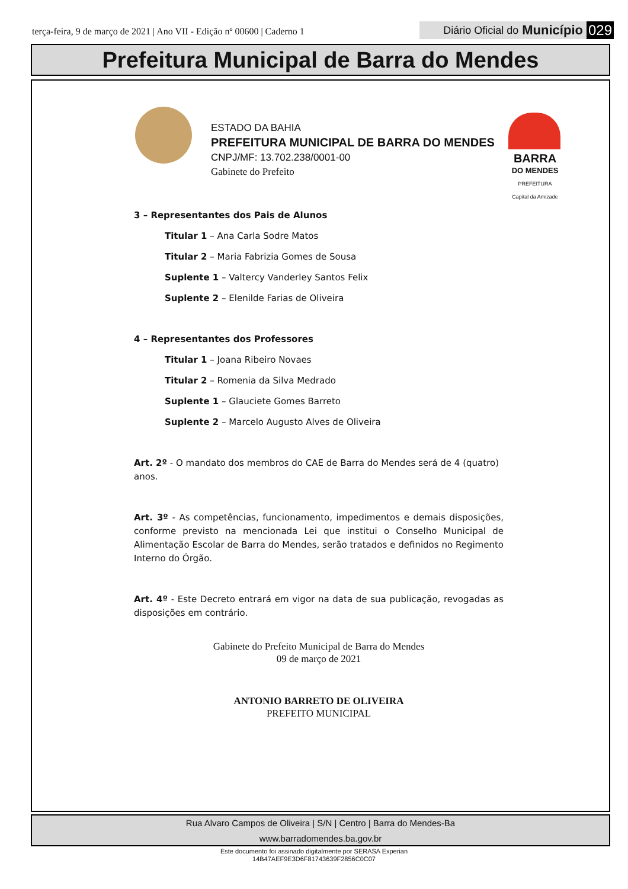terça-feira, 9 de março de 2021 | Ano VII - Edição nº 00600 | Caderno 1
Diário Oficial do Município 029
Prefeitura Municipal de Barra do Mendes
ESTADO DA BAHIA
PREFEITURA MUNICIPAL DE BARRA DO MENDES
CNPJ/MF: 13.702.238/0001-00
Gabinete do Prefeito
BARRA
DO MENDES
PREFEITURA
Capital da Amizade
3 – Representantes dos Pais de Alunos
Titular 1 – Ana Carla Sodre Matos
Titular 2 – Maria Fabrizia Gomes de Sousa
Suplente 1 – Valtercy Vanderley Santos Felix
Suplente 2 – Elenilde Farias de Oliveira
4 – Representantes dos Professores
Titular 1 – Joana Ribeiro Novaes
Titular 2 – Romenia da Silva Medrado
Suplente 1 – Glauciete Gomes Barreto
Suplente 2 – Marcelo Augusto Alves de Oliveira
Art. 2º - O mandato dos membros do CAE de Barra do Mendes será de 4 (quatro) anos.
Art. 3º - As competências, funcionamento, impedimentos e demais disposições, conforme previsto na mencionada Lei que institui o Conselho Municipal de Alimentação Escolar de Barra do Mendes, serão tratados e definidos no Regimento Interno do Órgão.
Art. 4º - Este Decreto entrará em vigor na data de sua publicação, revogadas as disposições em contrário.
Gabinete do Prefeito Municipal de Barra do Mendes
09 de março de 2021
ANTONIO BARRETO DE OLIVEIRA
PREFEITO MUNICIPAL
Rua Alvaro Campos de Oliveira | S/N | Centro | Barra do Mendes-Ba
www.barradomendes.ba.gov.br
Este documento foi assinado digitalmente por SERASA Experian
14B47AEF9E3D6F81743639F2856C0C07